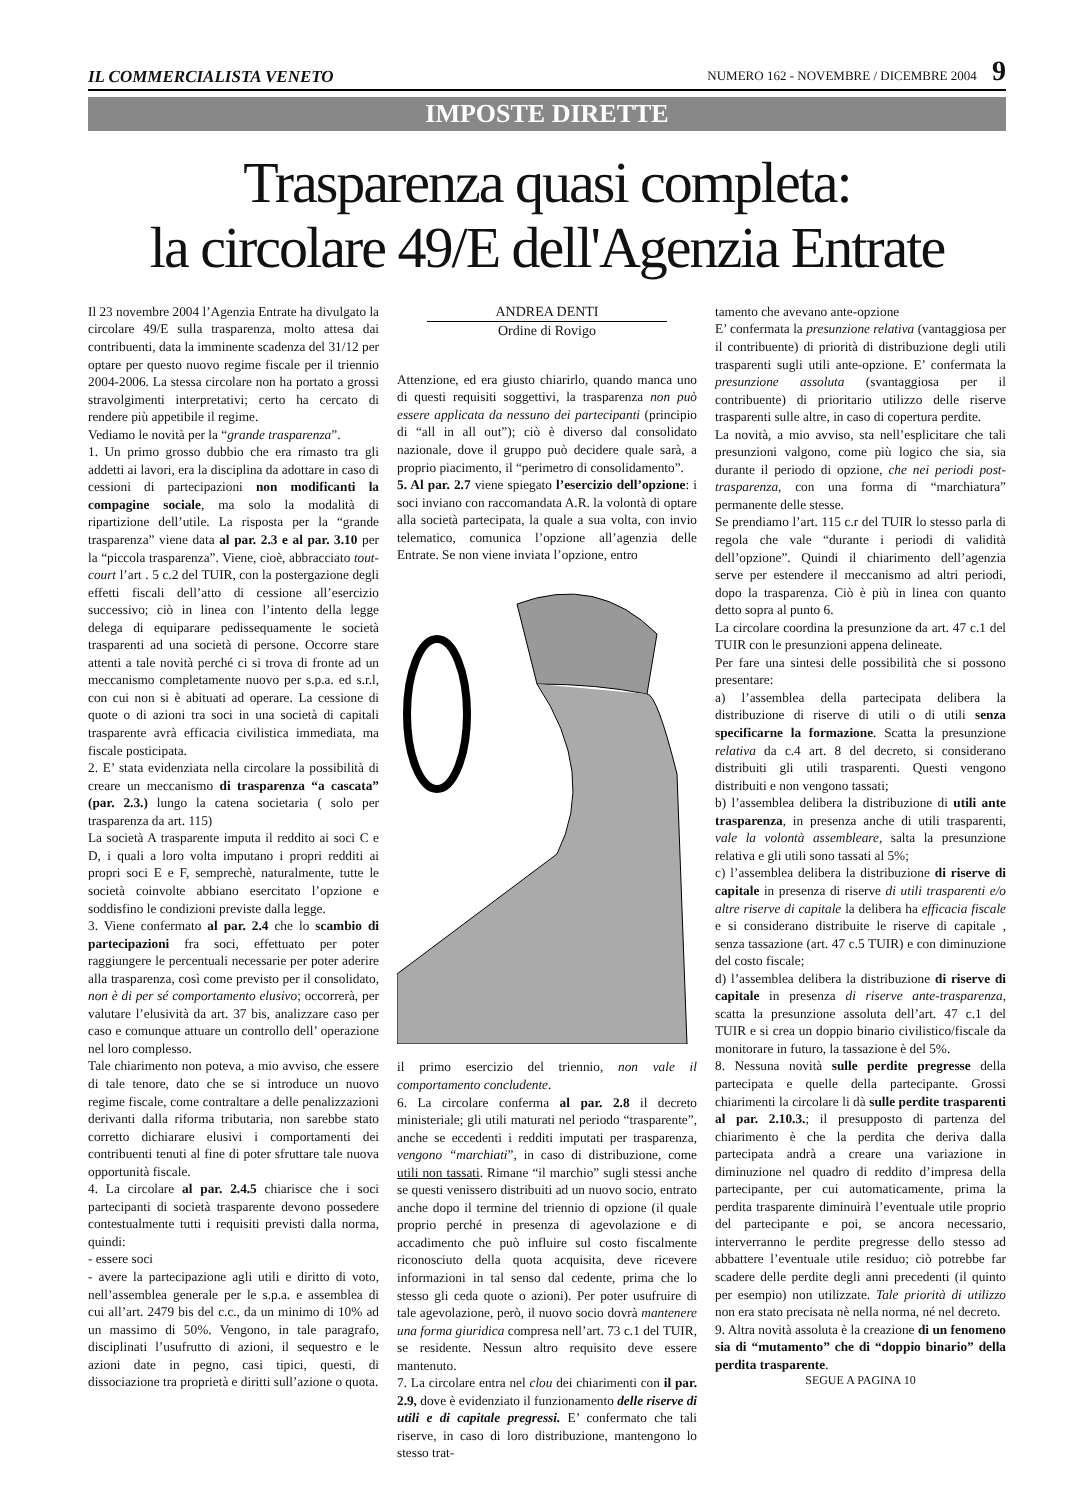IL COMMERCIALISTA VENETO NUMERO 162 - NOVEMBRE / DICEMBRE 2004 9
IMPOSTE DIRETTE
Trasparenza quasi completa:
la circolare 49/E dell'Agenzia Entrate
Il 23 novembre 2004 l’Agenzia Entrate ha divulgato la circolare 49/E sulla trasparenza, molto attesa dai contribuenti, data la imminente scadenza del 31/12 per optare per questo nuovo regime fiscale per il triennio 2004-2006. La stessa circolare non ha portato a grossi stravolgimenti interpretativi; certo ha cercato di rendere più appetibile il regime.
Vediamo le novità per la “grande trasparenza”.
1. Un primo grosso dubbio che era rimasto tra gli addetti ai lavori, era la disciplina da adottare in caso di cessioni di partecipazioni non modificanti la compagine sociale, ma solo la modalità di ripartizione dell’utile. La risposta per la “grande trasparenza” viene data al par. 2.3 e al par. 3.10 per la “piccola trasparenza”. Viene, cioè, abbracciato tout-court l’art . 5 c.2 del TUIR, con la postergazione degli effetti fiscali dell’atto di cessione all’esercizio successivo; ciò in linea con l’intento della legge delega di equiparare pedissequamente le società trasparenti ad una società di persone. Occorre stare attenti a tale novità perché ci si trova di fronte ad un meccanismo completamente nuovo per s.p.a. ed s.r.l, con cui non si è abituati ad operare. La cessione di quote o di azioni tra soci in una società di capitali trasparente avrà efficacia civilistica immediata, ma fiscale posticipata.
2. E’ stata evidenziata nella circolare la possibilità di creare un meccanismo di trasparenza “a cascata” (par. 2.3.) lungo la catena societaria ( solo per trasparenza da art. 115)
La società A trasparente imputa il reddito ai soci C e D, i quali a loro volta imputano i propri redditi ai propri soci E e F, semprechè, naturalmente, tutte le società coinvolte abbiano esercitato l’opzione e soddisfino le condizioni previste dalla legge.
3. Viene confermato al par. 2.4 che lo scambio di partecipazioni fra soci, effettuato per poter raggiungere le percentuali necessarie per poter aderire alla trasparenza, così come previsto per il consolidato, non è di per sé comportamento elusivo; occorrerà, per valutare l’elusività da art. 37 bis, analizzare caso per caso e comunque attuare un controllo dell’ operazione nel loro complesso.
Tale chiarimento non poteva, a mio avviso, che essere di tale tenore, dato che se si introduce un nuovo regime fiscale, come contraltare a delle penalizzazioni derivanti dalla riforma tributaria, non sarebbe stato corretto dichiarare elusivi i comportamenti dei contribuenti tenuti al fine di poter sfruttare tale nuova opportunità fiscale.
4. La circolare al par. 2.4.5 chiarisce che i soci partecipanti di società trasparente devono possedere contestualmente tutti i requisiti previsti dalla norma, quindi:
- essere soci
- avere la partecipazione agli utili e diritto di voto, nell’assemblea generale per le s.p.a. e assemblea di cui all’art. 2479 bis del c.c., da un minimo di 10% ad un massimo di 50%. Vengono, in tale paragrafo, disciplinati l’usufrutto di azioni, il sequestro e le azioni date in pegno, casi tipici, questi, di dissociazione tra proprietà e diritti sull’azione o quota.
ANDREA DENTI Ordine di Rovigo
Attenzione, ed era giusto chiarirlo, quando manca uno di questi requisiti soggettivi, la trasparenza non può essere applicata da nessuno dei partecipanti (principio di “all in all out”); ciò è diverso dal consolidato nazionale, dove il gruppo può decidere quale sarà, a proprio piacimento, il “perimetro di consolidamento”.
5. Al par. 2.7 viene spiegato l’esercizio dell’opzione: i soci inviano con raccomandata A.R. la volontà di optare alla società partecipata, la quale a sua volta, con invio telematico, comunica l’opzione all’agenzia delle Entrate. Se non viene inviata l’opzione, entro
il primo esercizio del triennio, non vale il comportamento concludente.
6. La circolare conferma al par. 2.8 il decreto ministeriale; gli utili maturati nel periodo “trasparente”, anche se eccedenti i redditi imputati per trasparenza, vengono “marchiati”, in caso di distribuzione, come utili non tassati. Rimane “il marchio” sugli stessi anche se questi venissero distribuiti ad un nuovo socio, entrato anche dopo il termine del triennio di opzione (il quale proprio perché in presenza di agevolazione e di accadimento che può influire sul costo fiscalmente riconosciuto della quota acquisita, deve ricevere informazioni in tal senso dal cedente, prima che lo stesso gli ceda quote o azioni). Per poter usufruire di tale agevolazione, però, il nuovo socio dovrà mantenere una forma giuridica compresa nell’art. 73 c.1 del TUIR, se residente. Nessun altro requisito deve essere mantenuto.
7. La circolare entra nel clou dei chiarimenti con il par. 2.9, dove è evidenziato il funzionamento delle riserve di utili e di capitale pregressi. E’ confermato che tali riserve, in caso di loro distribuzione, mantengono lo stesso trat-
tamento che avevano ante-opzione
E’ confermata la presunzione relativa (vantaggiosa per il contribuente) di priorità di distribuzione degli utili trasparenti sugli utili ante-opzione. E’ confermata la presunzione assoluta (svantaggiosa per il contribuente) di prioritario utilizzo delle riserve trasparenti sulle altre, in caso di copertura perdite.
La novità, a mio avviso, sta nell’esplicitare che tali presunzioni valgono, come più logico che sia, sia durante il periodo di opzione, che nei periodi post-trasparenza, con una forma di “marchiatura” permanente delle stesse.
Se prendiamo l’art. 115 c.r del TUIR lo stesso parla di regola che vale “durante i periodi di validità dell’opzione”. Quindi il chiarimento dell’agenzia serve per estendere il meccanismo ad altri periodi, dopo la trasparenza. Ciò è più in linea con quanto detto sopra al punto 6.
La circolare coordina la presunzione da art. 47 c.1 del TUIR con le presunzioni appena delineate.
Per fare una sintesi delle possibilità che si possono presentare:
a) l’assemblea della partecipata delibera la distribuzione di riserve di utili o di utili senza specificarne la formazione. Scatta la presunzione relativa da c.4 art. 8 del decreto, si considerano distribuiti gli utili trasparenti. Questi vengono distribuiti e non vengono tassati;
b) l’assemblea delibera la distribuzione di utili ante trasparenza, in presenza anche di utili trasparenti, vale la volontà assembleare, salta la presunzione relativa e gli utili sono tassati al 5%;
c) l’assemblea delibera la distribuzione di riserve di capitale in presenza di riserve di utili trasparenti e/o altre riserve di capitale la delibera ha efficacia fiscale e si considerano distribuite le riserve di capitale , senza tassazione (art. 47 c.5 TUIR) e con diminuzione del costo fiscale;
d) l’assemblea delibera la distribuzione di riserve di capitale in presenza di riserve ante-trasparenza, scatta la presunzione assoluta dell’art. 47 c.1 del TUIR e si crea un doppio binario civilistico/fiscale da monitorare in futuro, la tassazione è del 5%.
8. Nessuna novità sulle perdite pregresse della partecipata e quelle della partecipante. Grossi chiarimenti la circolare li dà sulle perdite trasparenti al par. 2.10.3.; il presupposto di partenza del chiarimento è che la perdita che deriva dalla partecipata andrà a creare una variazione in diminuzione nel quadro di reddito d’impresa della partecipante, per cui automaticamente, prima la perdita trasparente diminuirà l’eventuale utile proprio del partecipante e poi, se ancora necessario, interverranno le perdite pregresse dello stesso ad abbattere l’eventuale utile residuo; ciò potrebbe far scadere delle perdite degli anni precedenti (il quinto per esempio) non utilizzate. Tale priorità di utilizzo non era stato precisata nè nella norma, né nel decreto.
9. Altra novità assoluta è la creazione di un fenomeno sia di “mutamento” che di “doppio binario” della perdita trasparente.
SEGUE A PAGINA 10